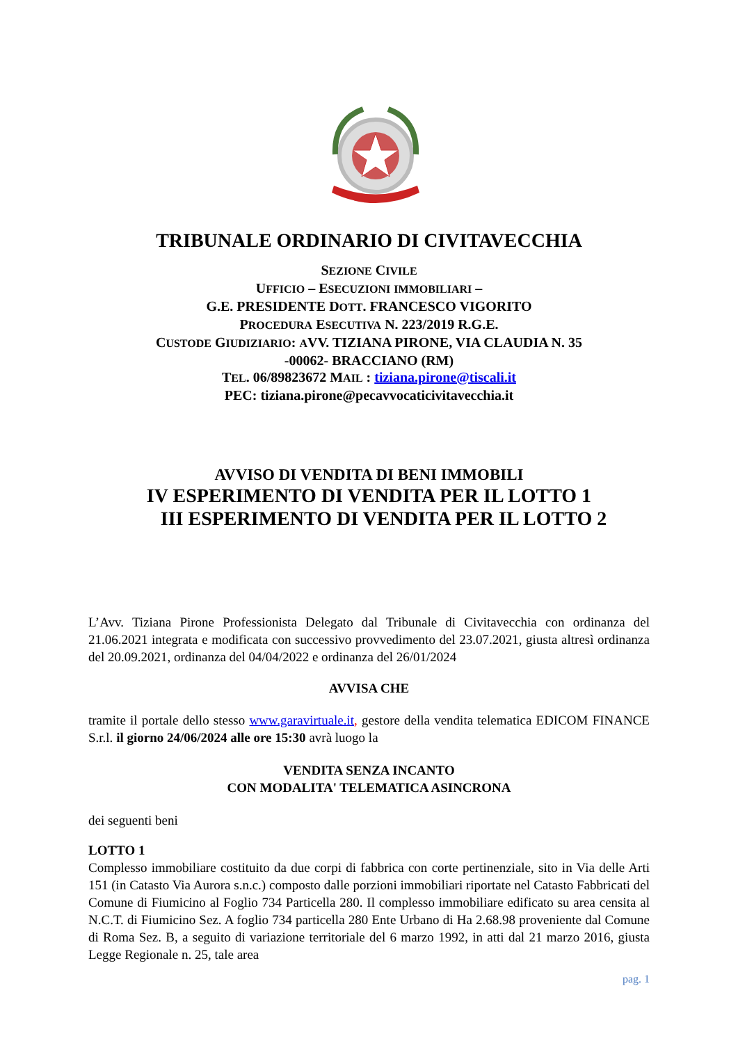TRIBUNALE ORDINARIO DI CIVITAVECCHIA
SEZIONE CIVILE
UFFICIO – ESECUZIONI IMMOBILIARI –
G.E. PRESIDENTE DOTT. FRANCESCO VIGORITO
PROCEDURA ESECUTIVA N. 223/2019 R.G.E.
CUSTODE GIUDIZIARIO: AVV. TIZIANA PIRONE, VIA CLAUDIA N. 35
-00062- BRACCIANO (RM)
TEL. 06/89823672 MAIL : tiziana.pirone@tiscali.it
PEC: tiziana.pirone@pecavvocaticivitavecchia.it
AVVISO DI VENDITA DI BENI IMMOBILI
IV ESPERIMENTO DI VENDITA PER IL LOTTO 1
III ESPERIMENTO DI VENDITA PER IL LOTTO 2
L’Avv. Tiziana Pirone Professionista Delegato dal Tribunale di Civitavecchia con ordinanza del 21.06.2021 integrata e modificata con successivo provvedimento del 23.07.2021, giusta altresì ordinanza del 20.09.2021, ordinanza del 04/04/2022 e ordinanza del 26/01/2024
AVVISA CHE
tramite il portale dello stesso www.garavirtuale.it, gestore della vendita telematica EDICOM FINANCE S.r.l. il giorno 24/06/2024 alle ore 15:30 avrà luogo la
VENDITA SENZA INCANTO
CON MODALITA' TELEMATICA ASINCRONA
dei seguenti beni
LOTTO 1
Complesso immobiliare costituito da due corpi di fabbrica con corte pertinenziale, sito in Via delle Arti 151 (in Catasto Via Aurora s.n.c.) composto dalle porzioni immobiliari riportate nel Catasto Fabbricati del Comune di Fiumicino al Foglio 734 Particella 280. Il complesso immobiliare edificato su area censita al N.C.T. di Fiumicino Sez. A foglio 734 particella 280 Ente Urbano di Ha 2.68.98 proveniente dal Comune di Roma Sez. B, a seguito di variazione territoriale del 6 marzo 1992, in atti dal 21 marzo 2016, giusta Legge Regionale n. 25, tale area
pag. 1